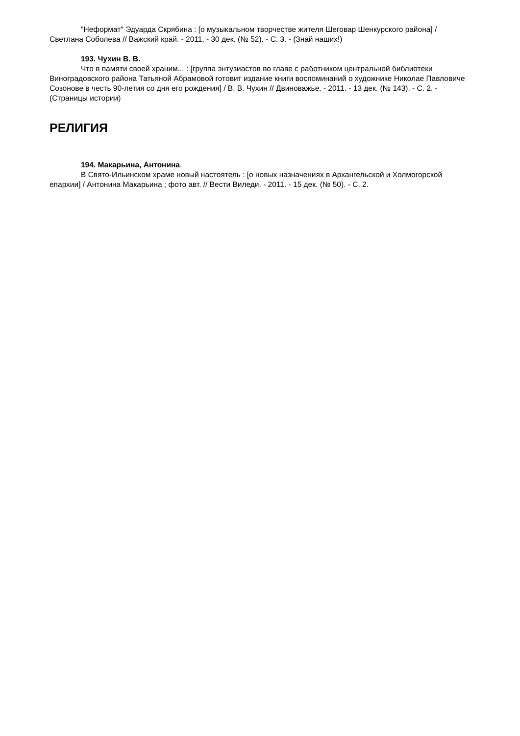"Неформат" Эдуарда Скрябина : [о музыкальном творчестве жителя Шеговар Шенкурского района] / Светлана Соболева // Важский край. - 2011. - 30 дек. (№ 52). - С. 3. - (Знай наших!)
193. Чухин В. В.
Что в памяти своей храним... : [группа энтузиастов во главе с работником центральной библиотеки Виноградовского района Татьяной Абрамовой готовит издание книги воспоминаний о художнике Николае Павловиче Созонове в честь 90-летия со дня его рождения] / В. В. Чухин // Двиноважье. - 2011. - 13 дек. (№ 143). - С. 2. - (Страницы истории)
РЕЛИГИЯ
194. Макарьина, Антонина.
В Свято-Ильинском храме новый настоятель : [о новых назначениях в Архангельской и Холмогорской епархии] / Антонина Макарьина ; фото авт. // Вести Виледи. - 2011. - 15 дек. (№ 50). - С. 2.